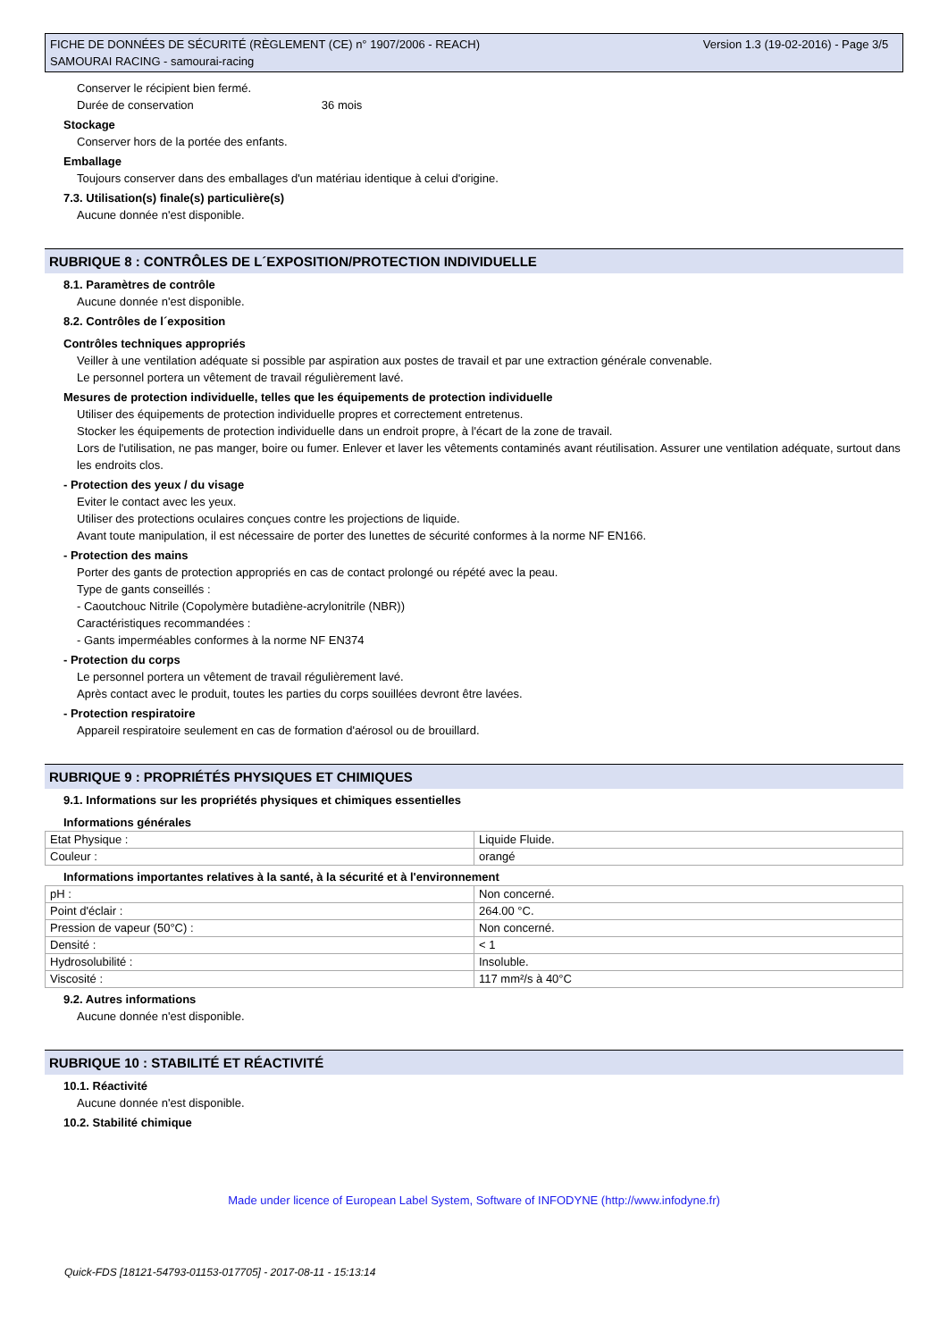FICHE DE DONNÉES DE SÉCURITÉ (RÈGLEMENT (CE) n° 1907/2006 - REACH)
SAMOURAI RACING - samourai-racing
Version 1.3 (19-02-2016) - Page 3/5
Conserver le récipient bien fermé.
Durée de conservation 36 mois
Stockage
Conserver hors de la portée des enfants.
Emballage
Toujours conserver dans des emballages d'un matériau identique à celui d'origine.
7.3. Utilisation(s) finale(s) particulière(s)
Aucune donnée n'est disponible.
RUBRIQUE 8 : CONTRÔLES DE L´EXPOSITION/PROTECTION INDIVIDUELLE
8.1. Paramètres de contrôle
Aucune donnée n'est disponible.
8.2. Contrôles de l´exposition
Contrôles techniques appropriés
Veiller à une ventilation adéquate si possible par aspiration aux postes de travail et par une extraction générale convenable.
Le personnel portera un vêtement de travail régulièrement lavé.
Mesures de protection individuelle, telles que les équipements de protection individuelle
Utiliser des équipements de protection individuelle propres et correctement entretenus.
Stocker les équipements de protection individuelle dans un endroit propre, à l'écart de la zone de travail.
Lors de l'utilisation, ne pas manger, boire ou fumer. Enlever et laver les vêtements contaminés avant réutilisation. Assurer une ventilation adéquate, surtout dans les endroits clos.
- Protection des yeux / du visage
Eviter le contact avec les yeux.
Utiliser des protections oculaires conçues contre les projections de liquide.
Avant toute manipulation, il est nécessaire de porter des lunettes de sécurité conformes à la norme NF EN166.
- Protection des mains
Porter des gants de protection appropriés en cas de contact prolongé ou répété avec la peau.
Type de gants conseillés :
- Caoutchouc Nitrile (Copolymère butadiène-acrylonitrile (NBR))
Caractéristiques recommandées :
- Gants imperméables conformes à la norme NF EN374
- Protection du corps
Le personnel portera un vêtement de travail régulièrement lavé.
Après contact avec le produit, toutes les parties du corps souillées devront être lavées.
- Protection respiratoire
Appareil respiratoire seulement en cas de formation d'aérosol ou de brouillard.
RUBRIQUE 9 : PROPRIÉTÉS PHYSIQUES ET CHIMIQUES
9.1. Informations sur les propriétés physiques et chimiques essentielles
Informations générales
| Etat Physique : | Liquide Fluide. |
| Couleur : | orangé |
Informations importantes relatives à la santé, à la sécurité et à l'environnement
| pH : | Non concerné. |
| Point d'éclair : | 264.00 °C. |
| Pression de vapeur (50°C) : | Non concerné. |
| Densité : | < 1 |
| Hydrosolubilité : | Insoluble. |
| Viscosité : | 117 mm²/s à 40°C |
9.2. Autres informations
Aucune donnée n'est disponible.
RUBRIQUE 10 : STABILITÉ ET RÉACTIVITÉ
10.1. Réactivité
Aucune donnée n'est disponible.
10.2. Stabilité chimique
Made under licence of European Label System, Software of INFODYNE (http://www.infodyne.fr)
Quick-FDS [18121-54793-01153-017705] - 2017-08-11 - 15:13:14